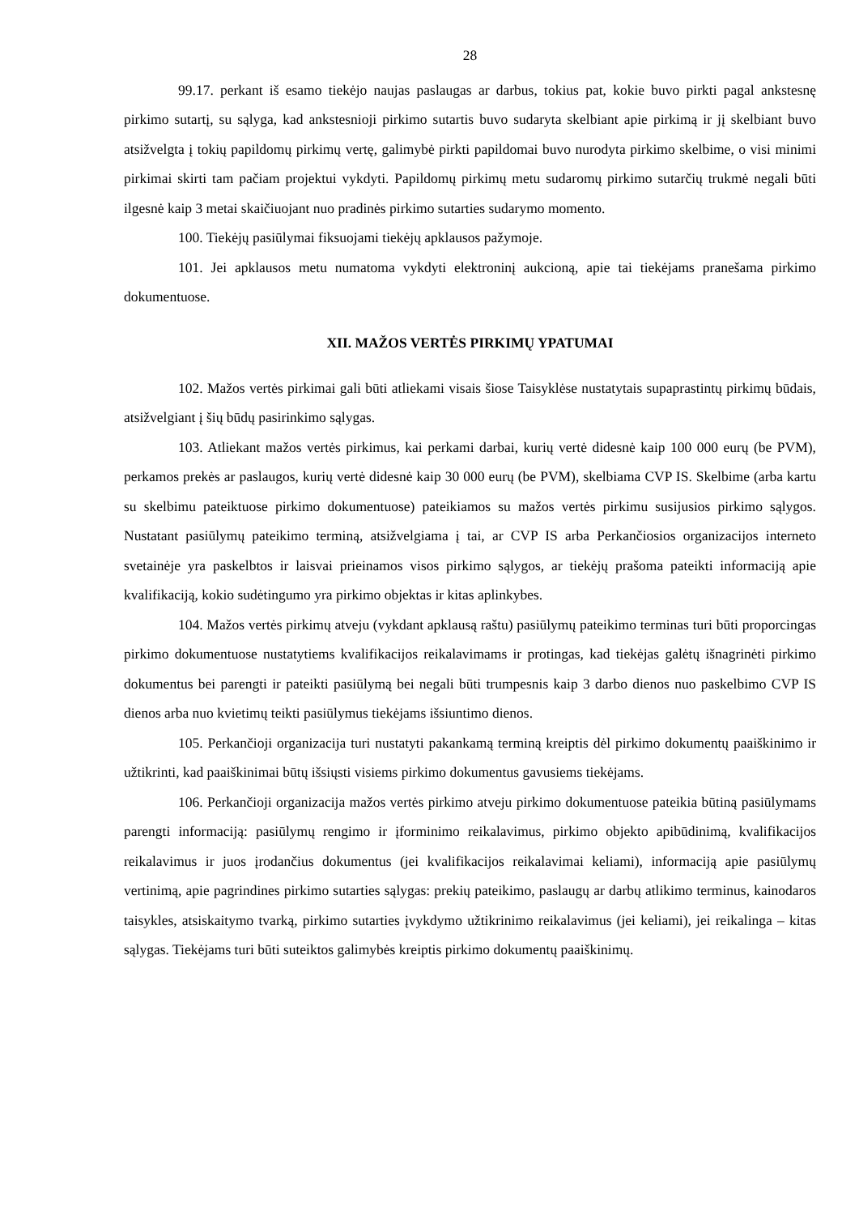28
99.17. perkant iš esamo tiekėjo naujas paslaugas ar darbus, tokius pat, kokie buvo pirkti pagal ankstesnę pirkimo sutartį, su sąlyga, kad ankstesnioji pirkimo sutartis buvo sudaryta skelbiant apie pirkimą ir jį skelbiant buvo atsižvelgta į tokių papildomų pirkimų vertę, galimybė pirkti papildomai buvo nurodyta pirkimo skelbime, o visi minimi pirkimai skirti tam pačiam projektui vykdyti. Papildomų pirkimų metu sudaromų pirkimo sutarčių trukmė negali būti ilgesnė kaip 3 metai skaičiuojant nuo pradinės pirkimo sutarties sudarymo momento.
100. Tiekėjų pasiūlymai fiksuojami tiekėjų apklausos pažymoje.
101. Jei apklausos metu numatoma vykdyti elektroninį aukcioną, apie tai tiekėjams pranešama pirkimo dokumentuose.
XII. MAŽOS VERTĖS PIRKIMŲ YPATUMAI
102. Mažos vertės pirkimai gali būti atliekami visais šiose Taisyklėse nustatytais supaprastintų pirkimų būdais, atsižvelgiant į šių būdų pasirinkimo sąlygas.
103. Atliekant mažos vertės pirkimus, kai perkami darbai, kurių vertė didesnė kaip 100 000 eurų (be PVM), perkamos prekės ar paslaugos, kurių vertė didesnė kaip 30 000 eurų (be PVM), skelbiama CVP IS. Skelbime (arba kartu su skelbimu pateiktuose pirkimo dokumentuose) pateikiamos su mažos vertės pirkimu susijusios pirkimo sąlygos. Nustatant pasiūlymų pateikimo terminą, atsižvelgiama į tai, ar CVP IS arba Perkančiosios organizacijos interneto svetainėje yra paskelbtos ir laisvai prieinamos visos pirkimo sąlygos, ar tiekėjų prašoma pateikti informaciją apie kvalifikaciją, kokio sudėtingumo yra pirkimo objektas ir kitas aplinkybes.
104. Mažos vertės pirkimų atveju (vykdant apklausą raštu) pasiūlymų pateikimo terminas turi būti proporcingas pirkimo dokumentuose nustatytiems kvalifikacijos reikalavimams ir protingas, kad tiekėjas galėtų išnagrinėti pirkimo dokumentus bei parengti ir pateikti pasiūlymą bei negali būti trumpesnis kaip 3 darbo dienos nuo paskelbimo CVP IS dienos arba nuo kvietimų teikti pasiūlymus tiekėjams išsiuntimo dienos.
105. Perkančioji organizacija turi nustatyti pakankamą terminą kreiptis dėl pirkimo dokumentų paaiškinimo ir užtikrinti, kad paaiškinimai būtų išsiųsti visiems pirkimo dokumentus gavusiems tiekėjams.
106. Perkančioji organizacija mažos vertės pirkimo atveju pirkimo dokumentuose pateikia būtiną pasiūlymams parengti informaciją: pasiūlymų rengimo ir įforminimo reikalavimus, pirkimo objekto apibūdinimą, kvalifikacijos reikalavimus ir juos įrodančius dokumentus (jei kvalifikacijos reikalavimai keliami), informaciją apie pasiūlymų vertinimą, apie pagrindines pirkimo sutarties sąlygas: prekių pateikimo, paslaugų ar darbų atlikimo terminus, kainodaros taisykles, atsiskaitymo tvarką, pirkimo sutarties įvykdymo užtikrinimo reikalavimus (jei keliami), jei reikalinga – kitas sąlygas. Tiekėjams turi būti suteiktos galimybės kreiptis pirkimo dokumentų paaiškinimų.